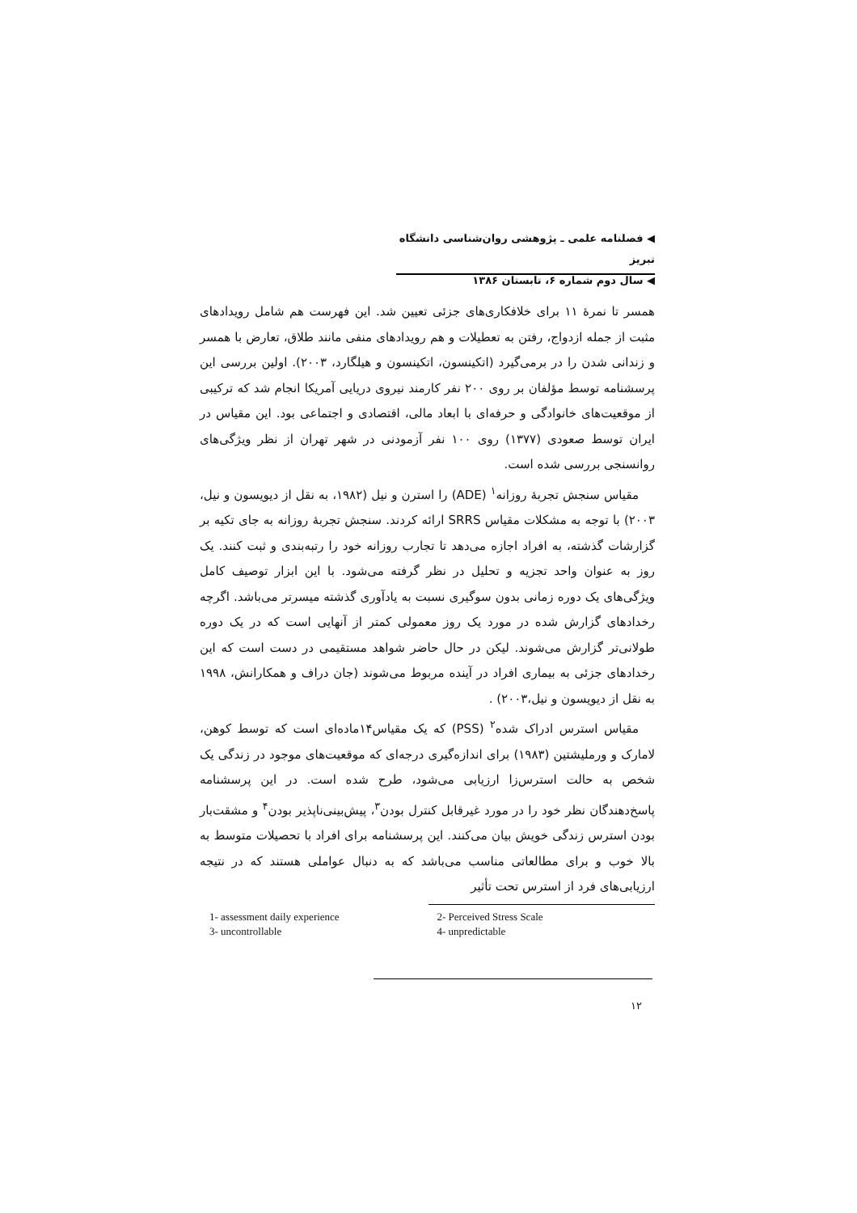◀ فصلنامه علمی ـ پژوهشی روان‌شناسی دانشگاه تبریز
◀ سال دوم شماره ۶، تابستان ۱۳۸۶
همسر تا نمرهٔ ۱۱ برای خلافکاری‌های جزئی تعیین شد. این فهرست هم شامل رویدادهای مثبت از جمله ازدواج، رفتن به تعطیلات و هم رویدادهای منفی مانند طلاق، تعارض با همسر و زندانی شدن را در برمی‌گیرد (اتکینسون، اتکینسون و هیلگارد، ۲۰۰۳). اولین بررسی این پرسشنامه توسط مؤلفان بر روی ۲۰۰ نفر کارمند نیروی دریایی آمریکا انجام شد که ترکیبی از موقعیت‌های خانوادگی و حرفه‌ای با ابعاد مالی، اقتصادی و اجتماعی بود. این مقیاس در ایران توسط صعودی (۱۳۷۷) روی ۱۰۰ نفر آزمودنی در شهر تهران از نظر ویژگی‌های روانسنجی بررسی شده است.
مقیاس سنجش تجربهٔ روزانه<sup>۱</sup> (ADE) را استرن و نیل (۱۹۸۲، به نقل از دیویسون و نیل، ۲۰۰۳) با توجه به مشکلات مقیاس SRRS ارائه کردند. سنجش تجربهٔ روزانه به جای تکیه بر گزارشات گذشته، به افراد اجازه می‌دهد تا تجارب روزانه خود را رتبه‌بندی و ثبت کنند. یک روز به عنوان واحد تجزیه و تحلیل در نظر گرفته می‌شود. با این ابزار توصیف کامل ویژگی‌های یک دوره زمانی بدون سوگیری نسبت به یادآوری گذشته میسرتر می‌باشد. اگرچه رخدادهای گزارش شده در مورد یک روز معمولی کمتر از آنهایی است که در یک دوره طولانی‌تر گزارش می‌شوند. لیکن در حال حاضر شواهد مستقیمی در دست است که این رخدادهای جزئی به بیماری افراد در آینده مربوط می‌شوند (جان دراف و همکارانش، ۱۹۹۸ به نقل از دیویسون و نیل،۲۰۰۳) .
مقیاس استرس ادراک شده<sup>۲</sup> (PSS) که یک مقیاس۱۴ماده‌ای است که توسط کوهن، لامارک و ورملیشتین (۱۹۸۳) برای اندازه‌گیری درجه‌ای که موقعیت‌های موجود در زندگی یک شخص به حالت استرس‌زا ارزیابی می‌شود، طرح شده است. در این پرسشنامه پاسخ‌دهندگان نظر خود را در مورد غیرقابل کنترل بودن<sup>۳</sup>، پیش‌بینی‌ناپذیر بودن<sup>۴</sup> و مشقت‌بار بودن استرس زندگی خویش بیان می‌کنند. این پرسشنامه برای افراد با تحصیلات متوسط به بالا خوب و برای مطالعاتی مناسب می‌باشد که به دنبال عواملی هستند که در نتیجه ارزیابی‌های فرد از استرس تحت تأثیر
| 1- assessment daily experience | 2- Perceived Stress Scale |
| 3- uncontrollable | 4- unpredictable |
۱۲